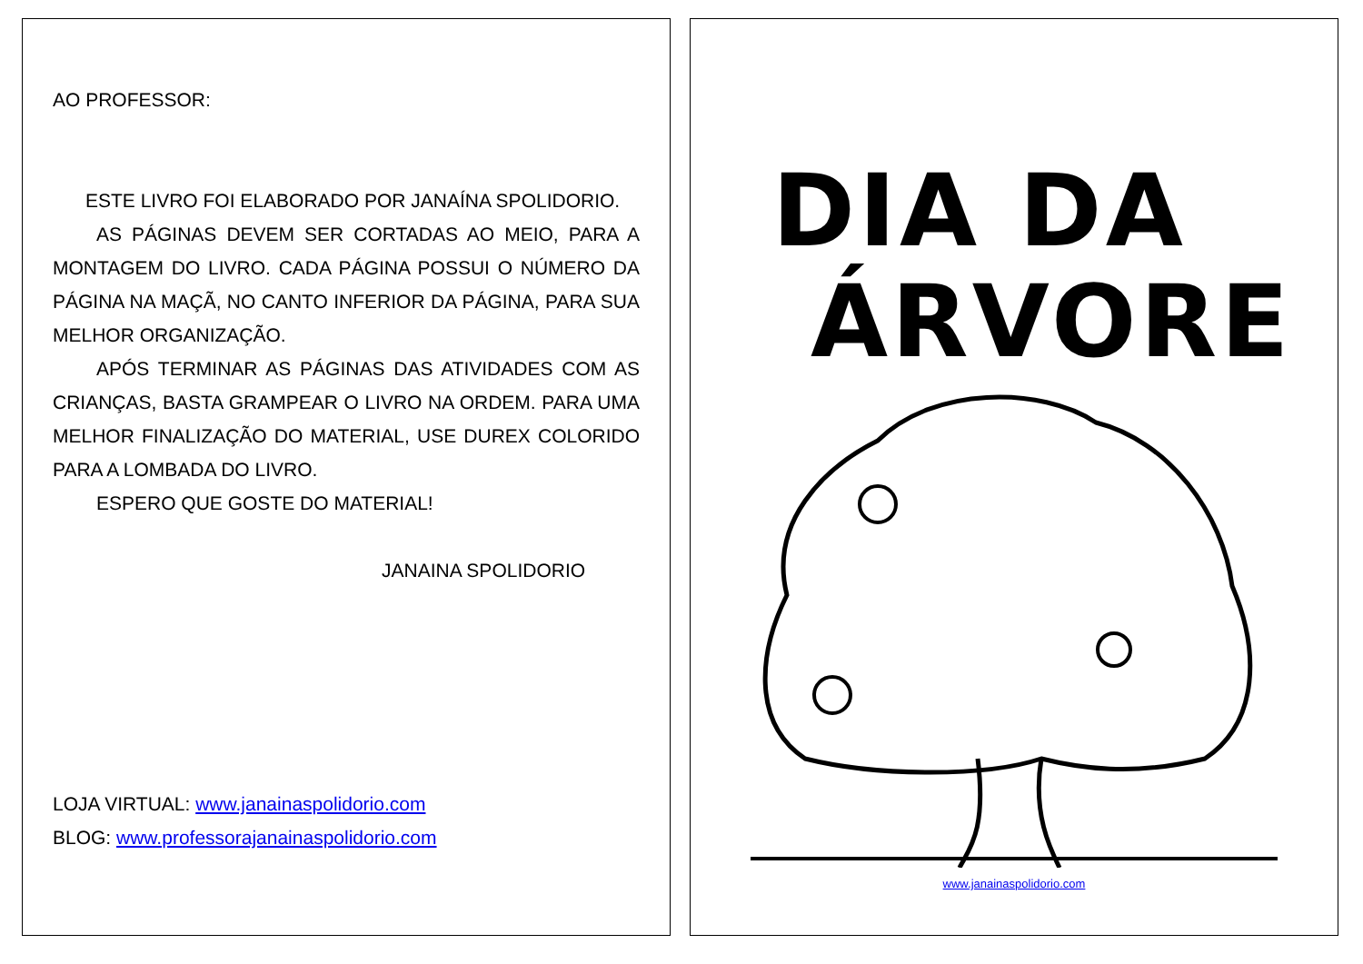AO PROFESSOR:
ESTE LIVRO FOI ELABORADO POR JANAÍNA SPOLIDORIO.
AS PÁGINAS DEVEM SER CORTADAS AO MEIO, PARA A MONTAGEM DO LIVRO. CADA PÁGINA POSSUI O NÚMERO DA PÁGINA NA MAÇÃ, NO CANTO INFERIOR DA PÁGINA, PARA SUA MELHOR ORGANIZAÇÃO.
APÓS TERMINAR AS PÁGINAS DAS ATIVIDADES COM AS CRIANÇAS, BASTA GRAMPEAR O LIVRO NA ORDEM. PARA UMA MELHOR FINALIZAÇÃO DO MATERIAL, USE DUREX COLORIDO PARA A LOMBADA DO LIVRO.
ESPERO QUE GOSTE DO MATERIAL!
JANAINA SPOLIDORIO
LOJA VIRTUAL: www.janainaspolidorio.com
BLOG: www.professorajanainaspolidorio.com
DIA DA
ÁRVORE
www.janainaspolidorio.com